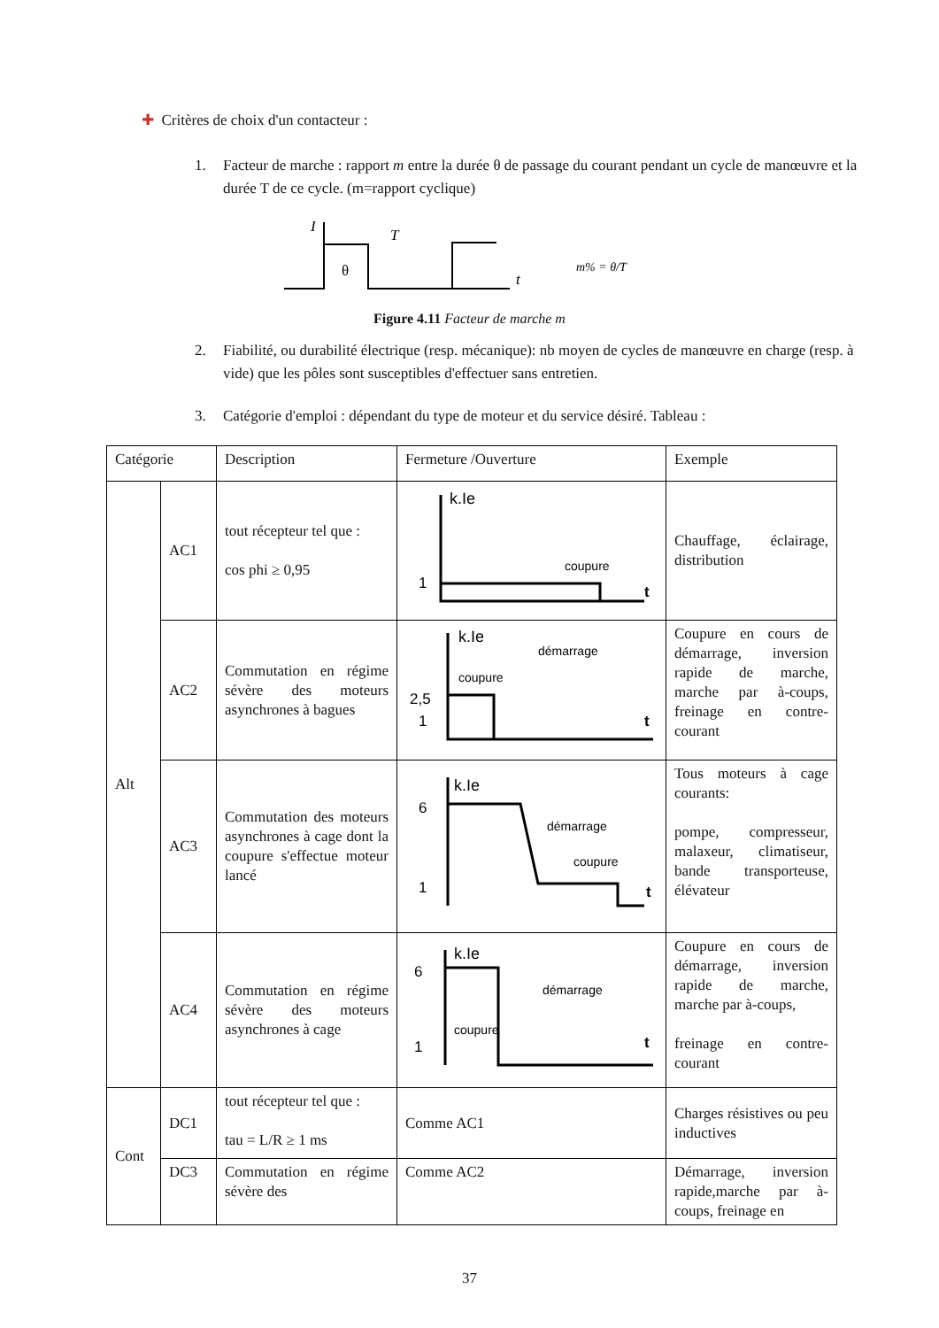✚ Critères de choix d'un contacteur :
1. Facteur de marche : rapport m entre la durée θ de passage du courant pendant un cycle de manœuvre et la durée T de ce cycle. (m=rapport cyclique)
I
T
θ
t
m% = θ/T
Figure 4.11 Facteur de marche m
2. Fiabilité, ou durabilité électrique (resp. mécanique): nb moyen de cycles de manœuvre en charge (resp. à vide) que les pôles sont susceptibles d'effectuer sans entretien.
3. Catégorie d'emploi : dépendant du type de moteur et du service désiré. Tableau :
| Catégorie | | Description | Fermeture /Ouverture | Exemple |
| Alt | AC1 | tout récepteur tel que : cos phi ≥ 0,95 | k.Ie 1 coupure t | Chauffage, éclairage, distribution |
| | AC2 | Commutation en régime sévère des moteurs asynchrones à bagues | k.Ie démarrage coupure 2,5 1 t | Coupure en cours de démarrage, inversion rapide de marche, marche par à-coups, freinage en contre-courant |
| | AC3 | Commutation des moteurs asynchrones à cage dont la coupure s'effectue moteur lancé | k.Ie 6 démarrage coupure 1 t | Tous moteurs à cage courants: pompe, compresseur, malaxeur, climatiseur, bande transporteuse, élévateur |
| | AC4 | Commutation en régime sévère des moteurs asynchrones à cage | k.Ie 6 démarrage coupure 1 t | Coupure en cours de démarrage, inversion rapide de marche, marche par à-coups, freinage en contre-courant |
| Cont | DC1 | tout récepteur tel que : tau = L/R ≥ 1 ms | Comme AC1 | Charges résistives ou peu inductives |
| | DC3 | Commutation en régime sévère des | Comme AC2 | Démarrage, inversion rapide,marche par à-coups, freinage en |
37